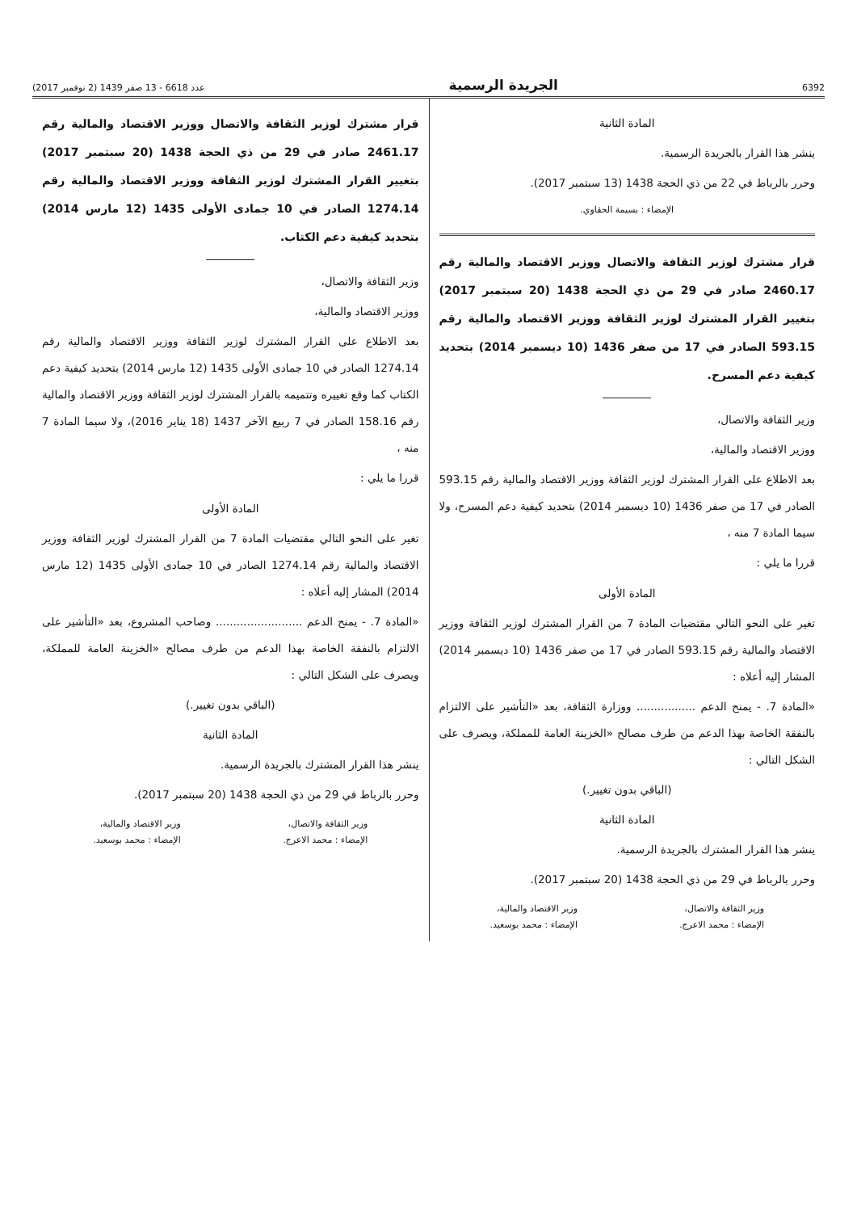6392 الجريدة الرسمية عدد 6618 - 13 صفر 1439 (2 نوفمبر 2017)
المادة الثانية
ينشر هذا القرار بالجريدة الرسمية.
وحرر بالرباط في 22 من ذي الحجة 1438 (13 سبتمبر 2017).
الإمضاء : بسيمة الحقاوي.
قرار مشترك لوزير الثقافة والاتصال ووزير الاقتصاد والمالية رقم 2460.17 صادر في 29 من ذي الحجة 1438 (20 سبتمبر 2017) بتغيير القرار المشترك لوزير الثقافة ووزير الاقتصاد والمالية رقم 593.15 الصادر في 17 من صفر 1436 (10 ديسمبر 2014) بتحديد كيفية دعم المسرح.
وزير الثقافة والاتصال،
ووزير الاقتصاد والمالية،
بعد الاطلاع على القرار المشترك لوزير الثقافة ووزير الاقتصاد والمالية رقم 593.15 الصادر في 17 من صفر 1436 (10 ديسمبر 2014) بتحديد كيفية دعم المسرح، ولا سيما المادة 7 منه ،
قررا ما يلي :
المادة الأولى
تغير على النحو التالي مقتضيات المادة 7 من القرار المشترك لوزير الثقافة ووزير الاقتصاد والمالية رقم 593.15 الصادر في 17 من صفر 1436 (10 ديسمبر 2014) المشار إليه أعلاه :
«المادة 7. - يمنح الدعم ................. ووزارة الثقافة، بعد «التأشير على الالتزام بالنفقة الخاصة بهذا الدعم من طرف مصالح «الخزينة العامة للمملكة، ويصرف على الشكل التالي :
(الباقي بدون تغيير.)
المادة الثانية
ينشر هذا القرار المشترك بالجريدة الرسمية.
وحرر بالرباط في 29 من ذي الحجة 1438 (20 سبتمبر 2017).
وزير الثقافة والاتصال،
الإمضاء : محمد الاعرج.
وزير الاقتصاد والمالية،
الإمضاء : محمد بوسعيد.
قرار مشترك لوزير الثقافة والاتصال ووزير الاقتصاد والمالية رقم 2461.17 صادر في 29 من ذي الحجة 1438 (20 سبتمبر 2017) بتغيير القرار المشترك لوزير الثقافة ووزير الاقتصاد والمالية رقم 1274.14 الصادر في 10 جمادى الأولى 1435 (12 مارس 2014) بتحديد كيفية دعم الكتاب.
وزير الثقافة والاتصال،
ووزير الاقتصاد والمالية،
بعد الاطلاع على القرار المشترك لوزير الثقافة ووزير الاقتصاد والمالية رقم 1274.14 الصادر في 10 جمادى الأولى 1435 (12 مارس 2014) بتحديد كيفية دعم الكتاب كما وقع تغييره وتتميمه بالقرار المشترك لوزير الثقافة ووزير الاقتصاد والمالية رقم 158.16 الصادر في 7 ربيع الآخر 1437 (18 يناير 2016)، ولا سيما المادة 7 منه ،
قررا ما يلي :
المادة الأولى
تغير على النحو التالي مقتضيات المادة 7 من القرار المشترك لوزير الثقافة ووزير الاقتصاد والمالية رقم 1274.14 الصادر في 10 جمادى الأولى 1435 (12 مارس 2014) المشار إليه أعلاه :
«المادة 7. - يمنح الدعم ......................... وصاحب المشروع، بعد «التأشير على الالتزام بالنفقة الخاصة بهذا الدعم من طرف مصالح «الخزينة العامة للمملكة، ويصرف على الشكل التالي :
(الباقي بدون تغيير.)
المادة الثانية
ينشر هذا القرار المشترك بالجريدة الرسمية.
وحرر بالرباط في 29 من ذي الحجة 1438 (20 سبتمبر 2017).
وزير الثقافة والاتصال،
الإمضاء : محمد الاعرج.
وزير الاقتصاد والمالية،
الإمضاء : محمد بوسعيد.